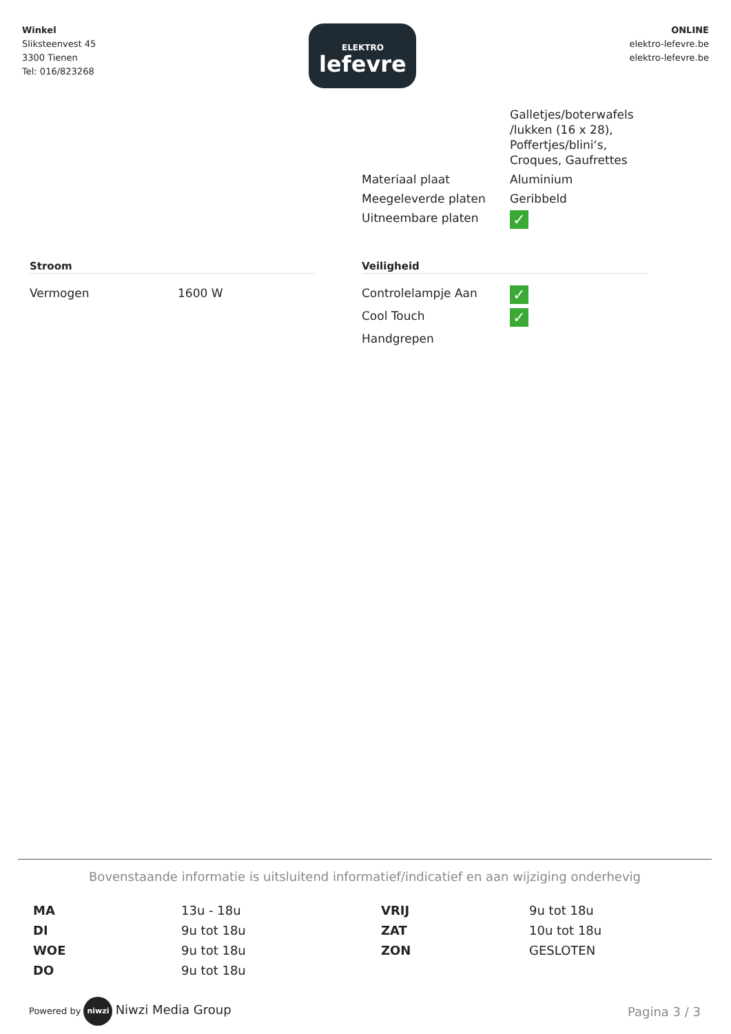Winkel
Sliksteenvest 45
3300 Tienen
Tel: 016/823268
ELEKTRO
lefevre
ONLINE
elektro-lefevre.be
elektro-lefevre.be
| | Galletjes/boterwafels /lukken (16 x 28), Poffertjes/blini‘s, Croques, Gaufrettes |
| Materiaal plaat | Aluminium |
| Meegeleverde platen | Geribbeld |
| Uitneembare platen | ✓ |
Stroom
| Vermogen | 1600 W |
Veiligheid
| Controlelampje Aan | ✓ |
| Cool Touch | ✓ |
| Handgrepen | |
Bovenstaande informatie is uitsluitend informatief/indicatief en aan wijziging onderhevig
| MA | 13u - 18u | VRIJ | 9u tot 18u |
| DI | 9u tot 18u | ZAT | 10u tot 18u |
| WOE | 9u tot 18u | ZON | GESLOTEN |
| DO | 9u tot 18u | | |
Powered by niwzi Niwzi Media Group
Pagina 3 / 3